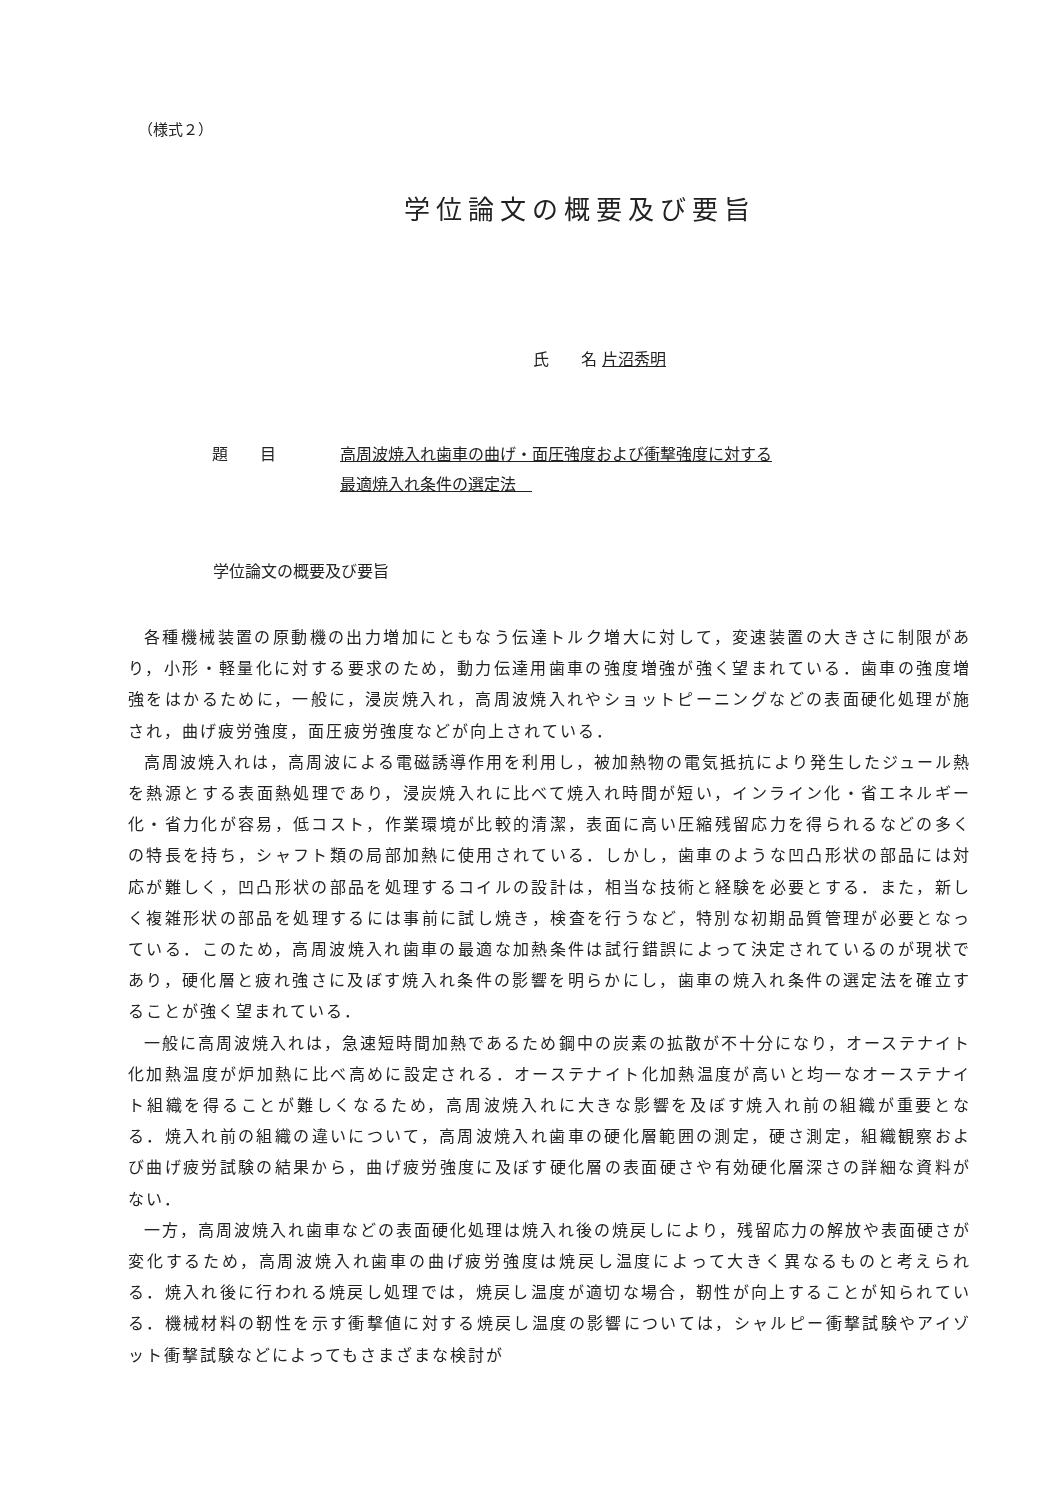（様式２）
学位論文の概要及び要旨
氏　　名 片沼秀明
題　　目 高周波焼入れ歯車の曲げ・面圧強度および衝撃強度に対する
最適焼入れ条件の選定法　
学位論文の概要及び要旨
各種機械装置の原動機の出力増加にともなう伝達トルク増大に対して，変速装置の大きさに制限があり，小形・軽量化に対する要求のため，動力伝達用歯車の強度増強が強く望まれている．歯車の強度増強をはかるために，一般に，浸炭焼入れ，高周波焼入れやショットピーニングなどの表面硬化処理が施され，曲げ疲労強度，面圧疲労強度などが向上されている．
高周波焼入れは，高周波による電磁誘導作用を利用し，被加熱物の電気抵抗により発生したジュール熱を熱源とする表面熱処理であり，浸炭焼入れに比べて焼入れ時間が短い，インライン化・省エネルギー化・省力化が容易，低コスト，作業環境が比較的清潔，表面に高い圧縮残留応力を得られるなどの多くの特長を持ち，シャフト類の局部加熱に使用されている．しかし，歯車のような凹凸形状の部品には対応が難しく，凹凸形状の部品を処理するコイルの設計は，相当な技術と経験を必要とする．また，新しく複雑形状の部品を処理するには事前に試し焼き，検査を行うなど，特別な初期品質管理が必要となっている．このため，高周波焼入れ歯車の最適な加熱条件は試行錯誤によって決定されているのが現状であり，硬化層と疲れ強さに及ぼす焼入れ条件の影響を明らかにし，歯車の焼入れ条件の選定法を確立することが強く望まれている．
一般に高周波焼入れは，急速短時間加熱であるため鋼中の炭素の拡散が不十分になり，オーステナイト化加熱温度が炉加熱に比べ高めに設定される．オーステナイト化加熱温度が高いと均一なオーステナイト組織を得ることが難しくなるため，高周波焼入れに大きな影響を及ぼす焼入れ前の組織が重要となる．焼入れ前の組織の違いについて，高周波焼入れ歯車の硬化層範囲の測定，硬さ測定，組織観察および曲げ疲労試験の結果から，曲げ疲労強度に及ぼす硬化層の表面硬さや有効硬化層深さの詳細な資料がない．
一方，高周波焼入れ歯車などの表面硬化処理は焼入れ後の焼戻しにより，残留応力の解放や表面硬さが変化するため，高周波焼入れ歯車の曲げ疲労強度は焼戻し温度によって大きく異なるものと考えられる．焼入れ後に行われる焼戻し処理では，焼戻し温度が適切な場合，靭性が向上することが知られている．機械材料の靭性を示す衝撃値に対する焼戻し温度の影響については，シャルピー衝撃試験やアイゾット衝撃試験などによってもさまざまな検討が